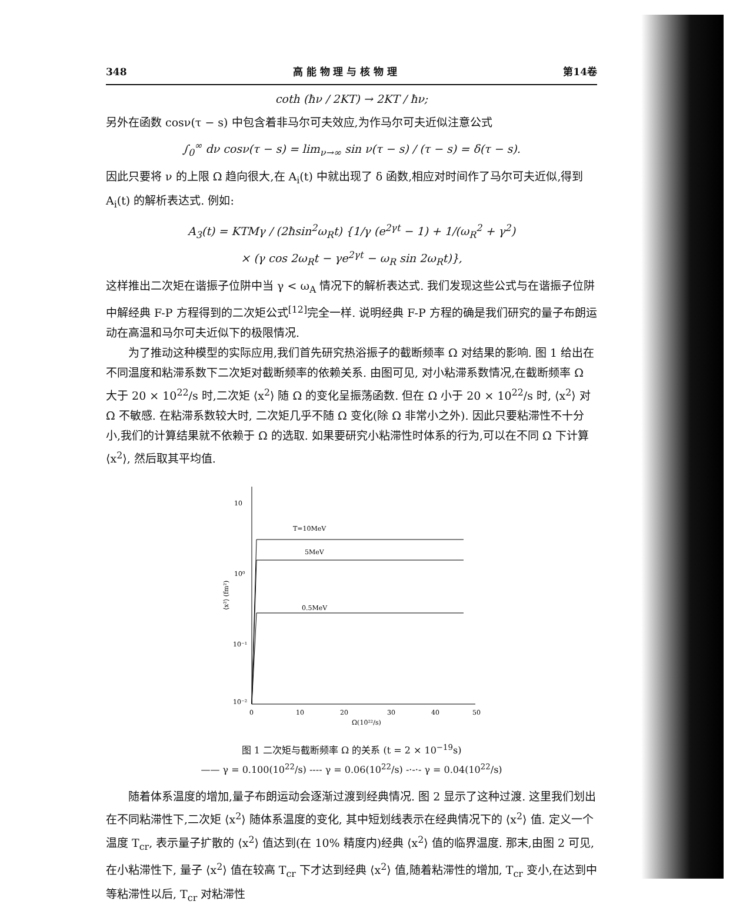348 高 能 物 理 与 核 物 理 第14卷
coth (ħν / 2KT) → 2KT / ħν;
另外在函数 cosν(τ − s) 中包含着非马尔可夫效应,为作马尔可夫近似注意公式
∫<sub>0</sub><sup>∞</sup> dν cosν(τ − s) = lim<sub>ν→∞</sub> sin ν(τ − s) / (τ − s) = δ(τ − s).
因此只要将 ν 的上限 Ω 趋向很大,在 A<sub>i</sub>(t) 中就出现了 δ 函数,相应对时间作了马尔可夫近似,得到 A<sub>i</sub>(t) 的解析表达式. 例如:
A<sub>3</sub>(t) = KTMγ / (2ħsin<sup>2</sup>ω<sub>R</sub>t) {1/γ (e<sup>2γt</sup> − 1) + 1/(ω<sub>R</sub><sup>2</sup> + γ<sup>2</sup>)
× (γ cos 2ω<sub>R</sub>t − γe<sup>2γt</sup> − ω<sub>R</sub> sin 2ω<sub>R</sub>t)},
这样推出二次矩在谐振子位阱中当 γ < ω<sub>A</sub> 情况下的解析表达式. 我们发现这些公式与在谐振子位阱中解经典 F-P 方程得到的二次矩公式<sup>[12]</sup>完全一样. 说明经典 F-P 方程的确是我们研究的量子布朗运动在高温和马尔可夫近似下的极限情况.
为了推动这种模型的实际应用,我们首先研究热浴振子的截断频率 Ω 对结果的影响. 图 1 给出在不同温度和粘滞系数下二次矩对截断频率的依赖关系. 由图可见, 对小粘滞系数情况,在截断频率 Ω 大于 20 × 10<sup>22</sup>/s 时,二次矩 ⟨x<sup>2</sup>⟩ 随 Ω 的变化呈振荡函数. 但在 Ω 小于 20 × 10<sup>22</sup>/s 时, ⟨x<sup>2</sup>⟩ 对 Ω 不敏感. 在粘滞系数较大时, 二次矩几乎不随 Ω 变化(除 Ω 非常小之外). 因此只要粘滞性不十分小,我们的计算结果就不依赖于 Ω 的选取. 如果要研究小粘滞性时体系的行为,可以在不同 Ω 下计算 ⟨x<sup>2</sup>⟩, 然后取其平均值.
10
10⁰
10⁻¹
10⁻²
0
10
20
30
40
50
Ω(10²²/s)
⟨x²⟩ (fm²)
T=10MeV
5MeV
0.5MeV
图 1 二次矩与截断频率 Ω 的关系 (t = 2 × 10<sup>−19</sup>s)
—— γ = 0.100(10<sup>22</sup>/s) ---- γ = 0.06(10<sup>22</sup>/s) -·-·- γ = 0.04(10<sup>22</sup>/s)
随着体系温度的增加,量子布朗运动会逐渐过渡到经典情况. 图 2 显示了这种过渡. 这里我们划出在不同粘滞性下,二次矩 ⟨x<sup>2</sup>⟩ 随体系温度的变化, 其中短划线表示在经典情况下的 ⟨x<sup>2</sup>⟩ 值. 定义一个温度 T<sub>cr</sub>, 表示量子扩散的 ⟨x<sup>2</sup>⟩ 值达到(在 10% 精度内)经典 ⟨x<sup>2</sup>⟩ 值的临界温度. 那末,由图 2 可见, 在小粘滞性下, 量子 ⟨x<sup>2</sup>⟩ 值在较高 T<sub>cr</sub> 下才达到经典 ⟨x<sup>2</sup>⟩ 值,随着粘滞性的增加, T<sub>cr</sub> 变小,在达到中等粘滞性以后, T<sub>cr</sub> 对粘滞性